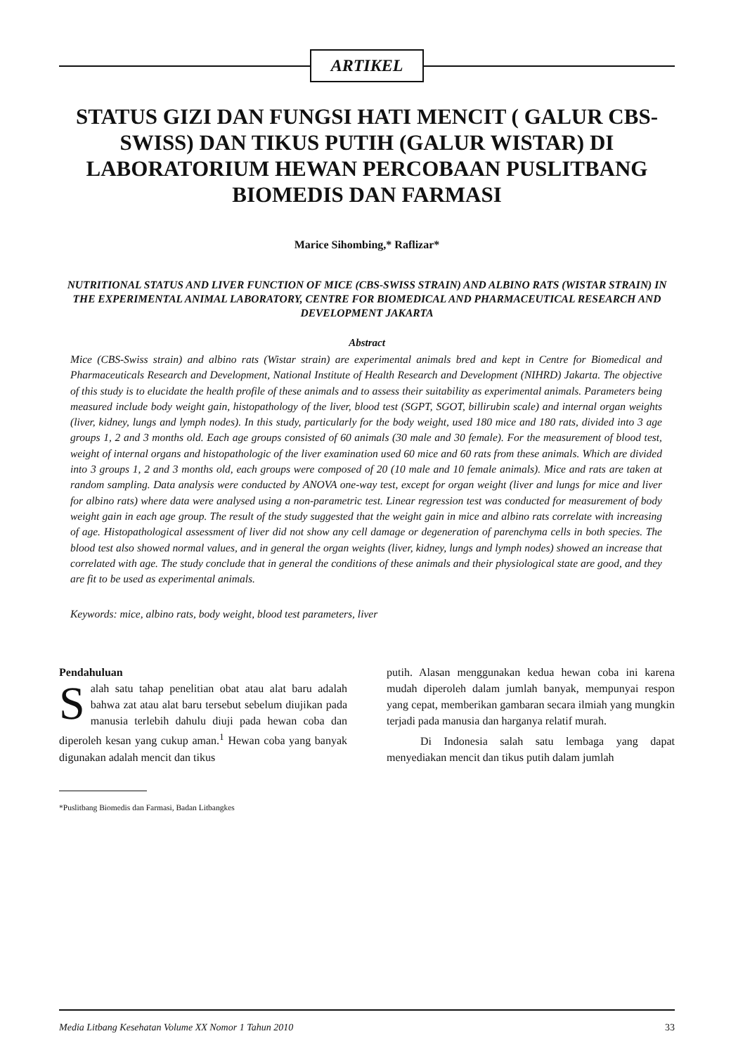ARTIKEL
STATUS GIZI DAN FUNGSI HATI MENCIT ( GALUR CBS-SWISS) DAN TIKUS PUTIH (GALUR WISTAR) DI LABORATORIUM HEWAN PERCOBAAN PUSLITBANG BIOMEDIS DAN FARMASI
Marice Sihombing,* Raflizar*
NUTRITIONAL STATUS AND LIVER FUNCTION OF MICE (CBS-SWISS STRAIN) AND ALBINO RATS (WISTAR STRAIN) IN THE EXPERIMENTAL ANIMAL LABORATORY, CENTRE FOR BIOMEDICAL AND PHARMACEUTICAL RESEARCH AND DEVELOPMENT JAKARTA
Abstract
Mice (CBS-Swiss strain) and albino rats (Wistar strain) are experimental animals bred and kept in Centre for Biomedical and Pharmaceuticals Research and Development, National Institute of Health Research and Development (NIHRD) Jakarta. The objective of this study is to elucidate the health profile of these animals and to assess their suitability as experimental animals. Parameters being measured include body weight gain, histopathology of the liver, blood test (SGPT, SGOT, billirubin scale) and internal organ weights (liver, kidney, lungs and lymph nodes). In this study, particularly for the body weight, used 180 mice and 180 rats, divided into 3 age groups 1, 2 and 3 months old. Each age groups consisted of 60 animals (30 male and 30 female). For the measurement of blood test, weight of internal organs and histopathologic of the liver examination used 60 mice and 60 rats from these animals. Which are divided into 3 groups 1, 2 and 3 months old, each groups were composed of 20 (10 male and 10 female animals). Mice and rats are taken at random sampling. Data analysis were conducted by ANOVA one-way test, except for organ weight (liver and lungs for mice and liver for albino rats) where data were analysed using a non-parametric test. Linear regression test was conducted for measurement of body weight gain in each age group. The result of the study suggested that the weight gain in mice and albino rats correlate with increasing of age. Histopathological assessment of liver did not show any cell damage or degeneration of parenchyma cells in both species. The blood test also showed normal values, and in general the organ weights (liver, kidney, lungs and lymph nodes) showed an increase that correlated with age. The study conclude that in general the conditions of these animals and their physiological state are good, and they are fit to be used as experimental animals.
Keywords: mice, albino rats, body weight, blood test parameters, liver
Pendahuluan
Salah satu tahap penelitian obat atau alat baru adalah bahwa zat atau alat baru tersebut sebelum diujikan pada manusia terlebih dahulu diuji pada hewan coba dan diperoleh kesan yang cukup aman.<sup>1</sup> Hewan coba yang banyak digunakan adalah mencit dan tikus
*Puslitbang Biomedis dan Farmasi, Badan Litbangkes
putih. Alasan menggunakan kedua hewan coba ini karena mudah diperoleh dalam jumlah banyak, mempunyai respon yang cepat, memberikan gambaran secara ilmiah yang mungkin terjadi pada manusia dan harganya relatif murah.
Di Indonesia salah satu lembaga yang dapat menyediakan mencit dan tikus putih dalam jumlah
Media Litbang Kesehatan Volume XX Nomor 1 Tahun 2010 33